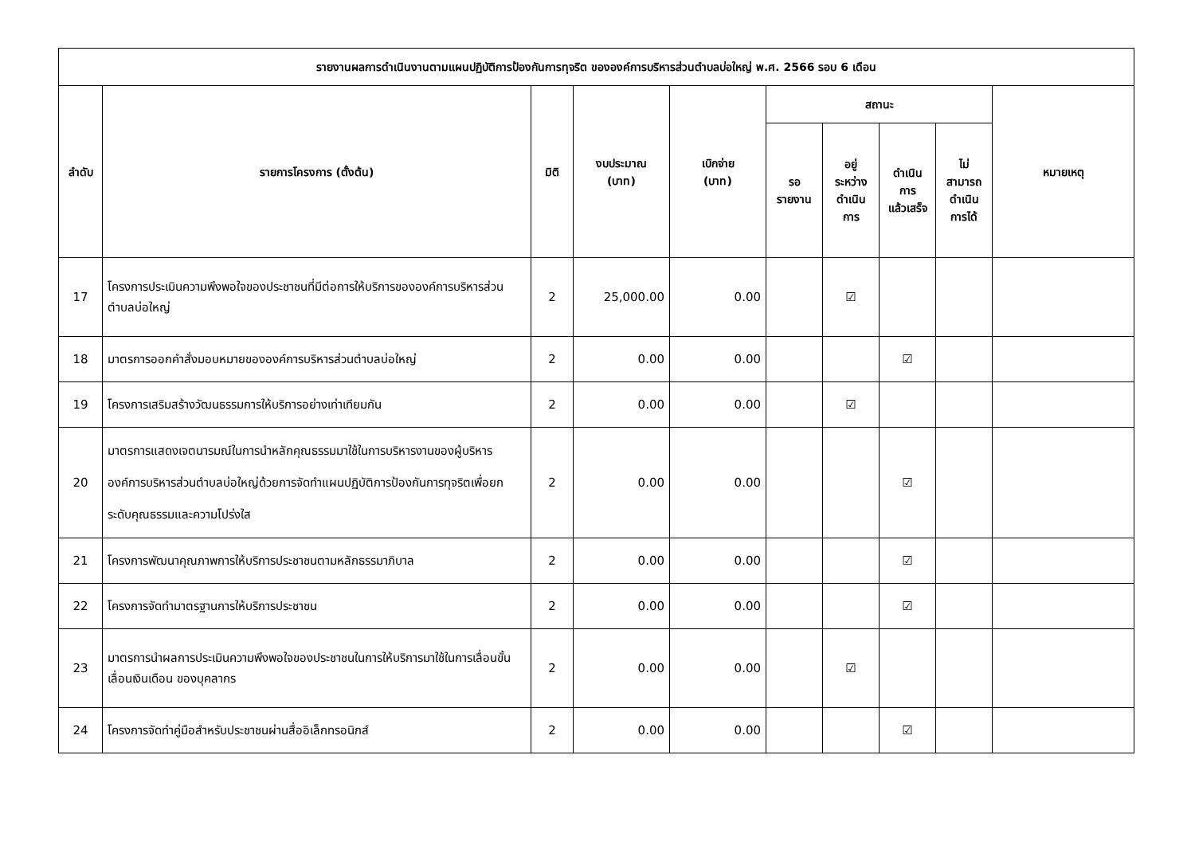| รายงานผลการดำเนินงานตามแผนปฏิบัติการป้องกันการทุจริต ขององค์การบริหารส่วนตำบลบ่อใหญ่ พ.ศ. 2566 รอบ 6 เดือน | | | | | | | | | |
| --- | --- | --- | --- | --- | --- | --- | --- | --- | --- |
| ลำดับ | รายการโครงการ (ตั้งต้น) | มิติ | งบประมาณ (บาท) | เบิกจ่าย (บาท) | สถานะ | | | | หมายเหตุ |
| | | | | | รอ รายงาน | อยู่ ระหว่าง ดำเนิน การ | ดำเนิน การ แล้วเสร็จ | ไม่ สามารถ ดำเนิน การได้ | |
| 17 | โครงการประเมินความพึงพอใจของประชาชนที่มีต่อการให้บริการขององค์การบริหารส่วนตำบลบ่อใหญ่ | 2 | 25,000.00 | 0.00 | | ☑ | | | |
| 18 | มาตรการออกคำสั่งมอบหมายขององค์การบริหารส่วนตำบลบ่อใหญ่ | 2 | 0.00 | 0.00 | | | ☑ | | |
| 19 | โครงการเสริมสร้างวัฒนธรรมการให้บริการอย่างเท่าเทียมกัน | 2 | 0.00 | 0.00 | | ☑ | | | |
| 20 | มาตรการแสดงเจตนารมณ์ในการนำหลักคุณธรรมมาใช้ในการบริหารงานของผู้บริหารองค์การบริหารส่วนตำบลบ่อใหญ่ด้วยการจัดทำแผนปฏิบัติการป้องกันการทุจริตเพื่อยกระดับคุณธรรมและความโปร่งใส | 2 | 0.00 | 0.00 | | | ☑ | | |
| 21 | โครงการพัฒนาคุณภาพการให้บริการประชาชนตามหลักธรรมาภิบาล | 2 | 0.00 | 0.00 | | | ☑ | | |
| 22 | โครงการจัดทำมาตรฐานการให้บริการประชาชน | 2 | 0.00 | 0.00 | | | ☑ | | |
| 23 | มาตรการนำผลการประเมินความพึงพอใจของประชาชนในการให้บริการมาใช้ในการเลื่อนขั้น เลื่อนเงินเดือน ของบุคลากร | 2 | 0.00 | 0.00 | | ☑ | | | |
| 24 | โครงการจัดทำคู่มือสำหรับประชาชนผ่านสื่ออิเล็กทรอนิกส์ | 2 | 0.00 | 0.00 | | | ☑ | | |